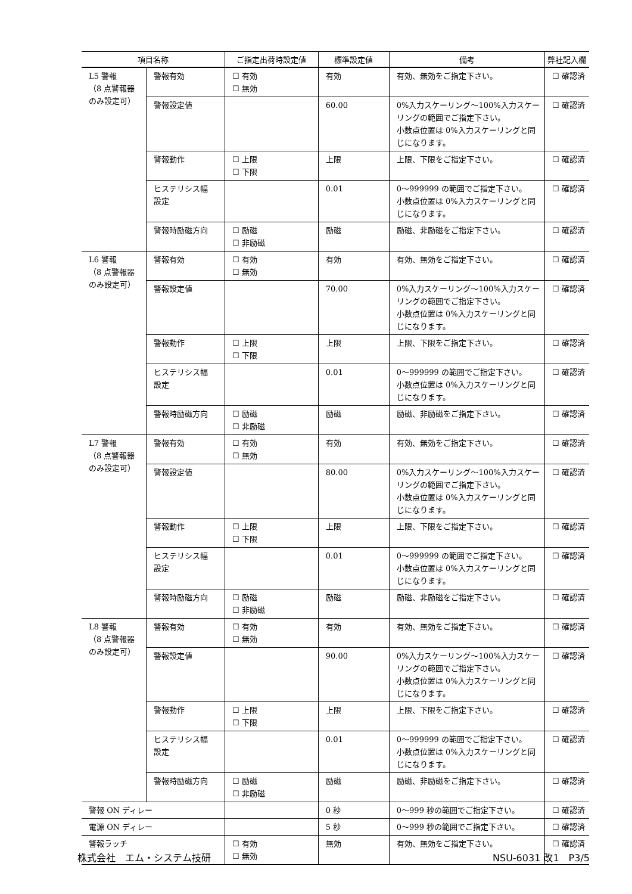| 項目名称 | | ご指定出荷時設定値 | 標準設定値 | 備考 | 弊社記入欄 |
| --- | --- | --- | --- | --- | --- |
| L5 警報 （8 点警報器 のみ設定可） | 警報有効 | ☐ 有効 ☐ 無効 | 有効 | 有効、無効をご指定下さい。 | ☐ 確認済 |
| | 警報設定値 | | 60.00 | 0%入力スケーリング～100%入力スケーリングの範囲でご指定下さい。 小数点位置は 0%入力スケーリングと同じになります。 | ☐ 確認済 |
| | 警報動作 | ☐ 上限 ☐ 下限 | 上限 | 上限、下限をご指定下さい。 | ☐ 確認済 |
| | ヒステリシス幅 設定 | | 0.01 | 0～999999 の範囲でご指定下さい。 小数点位置は 0%入力スケーリングと同じになります。 | ☐ 確認済 |
| | 警報時励磁方向 | ☐ 励磁 ☐ 非励磁 | 励磁 | 励磁、非励磁をご指定下さい。 | ☐ 確認済 |
| L6 警報 （8 点警報器 のみ設定可） | 警報有効 | ☐ 有効 ☐ 無効 | 有効 | 有効、無効をご指定下さい。 | ☐ 確認済 |
| | 警報設定値 | | 70.00 | 0%入力スケーリング～100%入力スケーリングの範囲でご指定下さい。 小数点位置は 0%入力スケーリングと同じになります。 | ☐ 確認済 |
| | 警報動作 | ☐ 上限 ☐ 下限 | 上限 | 上限、下限をご指定下さい。 | ☐ 確認済 |
| | ヒステリシス幅 設定 | | 0.01 | 0～999999 の範囲でご指定下さい。 小数点位置は 0%入力スケーリングと同じになります。 | ☐ 確認済 |
| | 警報時励磁方向 | ☐ 励磁 ☐ 非励磁 | 励磁 | 励磁、非励磁をご指定下さい。 | ☐ 確認済 |
| L7 警報 （8 点警報器 のみ設定可） | 警報有効 | ☐ 有効 ☐ 無効 | 有効 | 有効、無効をご指定下さい。 | ☐ 確認済 |
| | 警報設定値 | | 80.00 | 0%入力スケーリング～100%入力スケーリングの範囲でご指定下さい。 小数点位置は 0%入力スケーリングと同じになります。 | ☐ 確認済 |
| | 警報動作 | ☐ 上限 ☐ 下限 | 上限 | 上限、下限をご指定下さい。 | ☐ 確認済 |
| | ヒステリシス幅 設定 | | 0.01 | 0～999999 の範囲でご指定下さい。 小数点位置は 0%入力スケーリングと同じになります。 | ☐ 確認済 |
| | 警報時励磁方向 | ☐ 励磁 ☐ 非励磁 | 励磁 | 励磁、非励磁をご指定下さい。 | ☐ 確認済 |
| L8 警報 （8 点警報器 のみ設定可） | 警報有効 | ☐ 有効 ☐ 無効 | 有効 | 有効、無効をご指定下さい。 | ☐ 確認済 |
| | 警報設定値 | | 90.00 | 0%入力スケーリング～100%入力スケーリングの範囲でご指定下さい。 小数点位置は 0%入力スケーリングと同じになります。 | ☐ 確認済 |
| | 警報動作 | ☐ 上限 ☐ 下限 | 上限 | 上限、下限をご指定下さい。 | ☐ 確認済 |
| | ヒステリシス幅 設定 | | 0.01 | 0～999999 の範囲でご指定下さい。 小数点位置は 0%入力スケーリングと同じになります。 | ☐ 確認済 |
| | 警報時励磁方向 | ☐ 励磁 ☐ 非励磁 | 励磁 | 励磁、非励磁をご指定下さい。 | ☐ 確認済 |
| 警報 ON ディレー | | | 0 秒 | 0～999 秒の範囲でご指定下さい。 | ☐ 確認済 |
| 電源 ON ディレー | | | 5 秒 | 0～999 秒の範囲でご指定下さい。 | ☐ 確認済 |
| 警報ラッチ | | ☐ 有効 ☐ 無効 | 無効 | 有効、無効をご指定下さい。 | ☐ 確認済 |
株式会社　エム・システム技研 NSU-6031 改1　P3/5